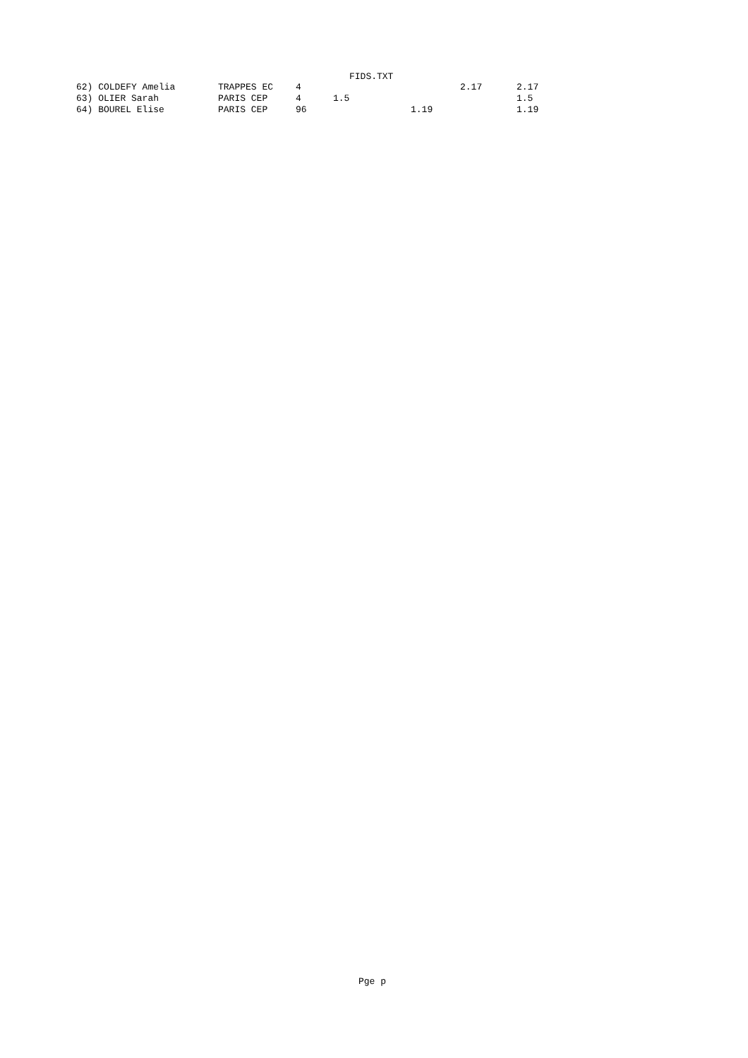FIDS.TXT
| 62) COLDEFY Amelia | TRAPPES EC | 4 | | | 2.17 | 2.17 |
| 63) OLIER Sarah | PARIS CEP | 4 | 1.5 | | | 1.5 |
| 64) BOUREL Elise | PARIS CEP | 96 | | 1.19 | | 1.19 |
Pge p